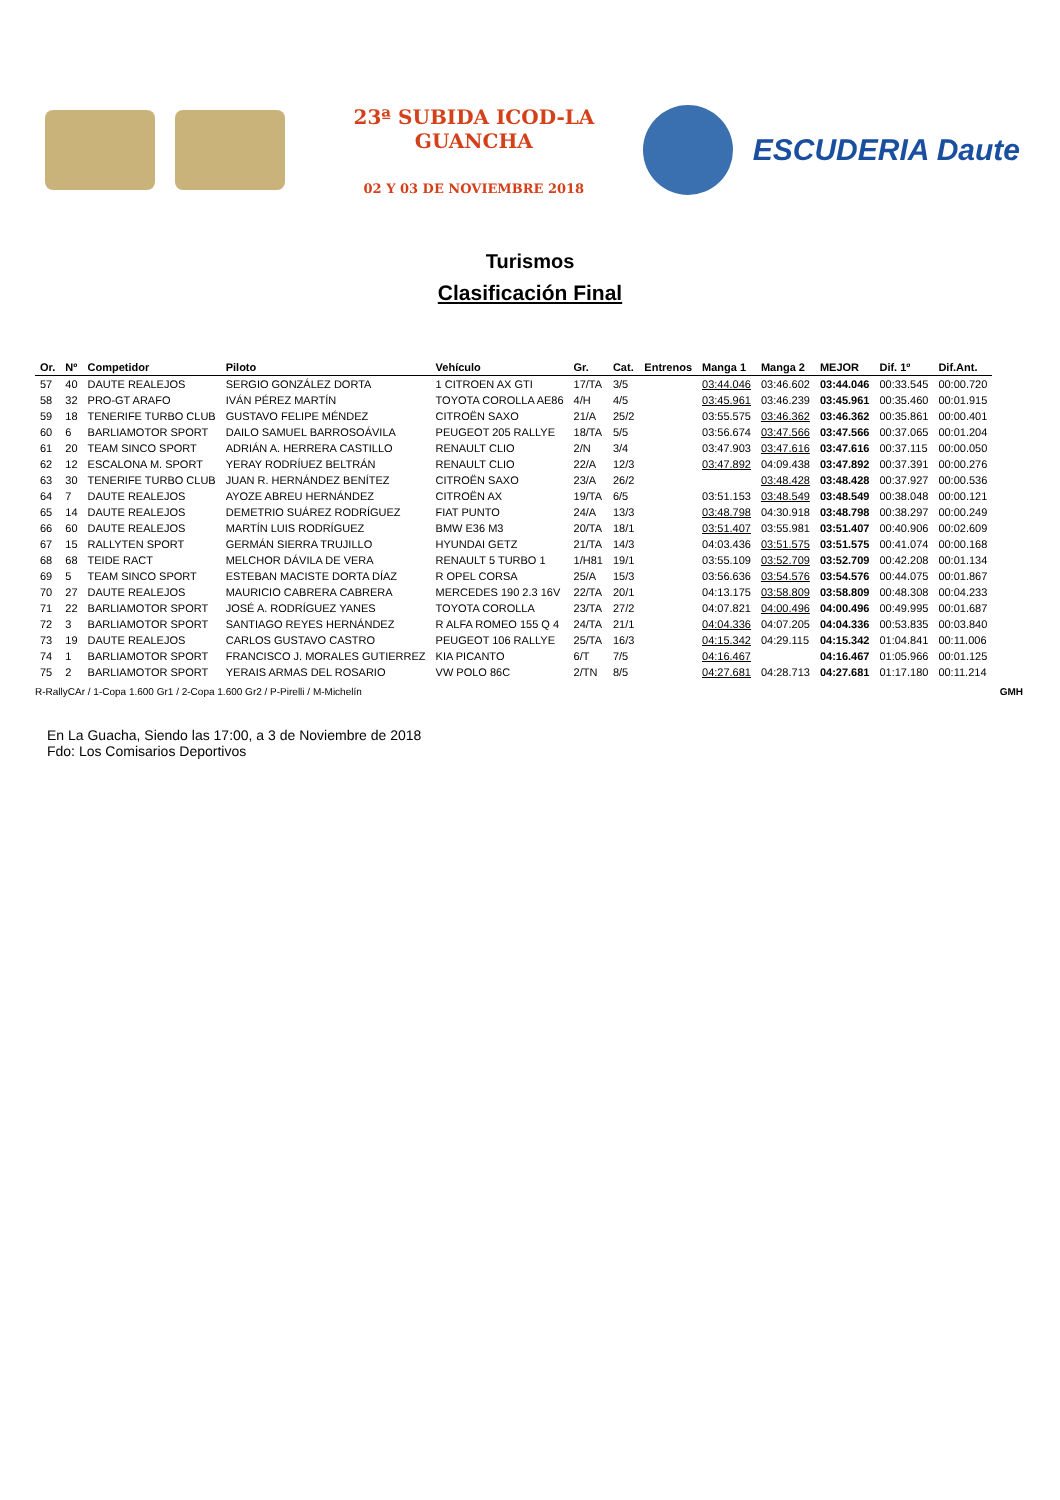23ª SUBIDA ICOD-LA GUANCHA
02 Y 03 DE NOVIEMBRE 2018
ESCUDERIA Daute
Turismos
Clasificación Final
| Or. | Nº | Competidor | Piloto | Vehículo | Gr. | Cat. | Entrenos | Manga 1 | Manga 2 | MEJOR | Dif. 1º | Dif.Ant. |
| --- | --- | --- | --- | --- | --- | --- | --- | --- | --- | --- | --- | --- |
| 57 | 40 | DAUTE REALEJOS | SERGIO GONZÁLEZ DORTA | 1 CITROEN AX GTI | 17/TA | 3/5 | | 03:44.046 | 03:46.602 | 03:44.046 | 00:33.545 | 00:00.720 |
| 58 | 32 | PRO-GT ARAFO | IVÁN PÉREZ MARTÍN | TOYOTA COROLLA AE86 | 4/H | 4/5 | | 03:45.961 | 03:46.239 | 03:45.961 | 00:35.460 | 00:01.915 |
| 59 | 18 | TENERIFE TURBO CLUB | GUSTAVO FELIPE MÉNDEZ | CITROËN SAXO | 21/A | 25/2 | | 03:55.575 | 03:46.362 | 03:46.362 | 00:35.861 | 00:00.401 |
| 60 | 6 | BARLIAMOTOR SPORT | DAILO SAMUEL BARROSOÁVILA | PEUGEOT 205 RALLYE | 18/TA | 5/5 | | 03:56.674 | 03:47.566 | 03:47.566 | 00:37.065 | 00:01.204 |
| 61 | 20 | TEAM SINCO SPORT | ADRIÁN A. HERRERA CASTILLO | RENAULT CLIO | 2/N | 3/4 | | 03:47.903 | 03:47.616 | 03:47.616 | 00:37.115 | 00:00.050 |
| 62 | 12 | ESCALONA M. SPORT | YERAY RODRÍUEZ BELTRÁN | RENAULT CLIO | 22/A | 12/3 | | 03:47.892 | 04:09.438 | 03:47.892 | 00:37.391 | 00:00.276 |
| 63 | 30 | TENERIFE TURBO CLUB | JUAN R. HERNÁNDEZ BENÍTEZ | CITROËN SAXO | 23/A | 26/2 | | | 03:48.428 | 03:48.428 | 00:37.927 | 00:00.536 |
| 64 | 7 | DAUTE REALEJOS | AYOZE ABREU HERNÁNDEZ | CITROËN AX | 19/TA | 6/5 | | 03:51.153 | 03:48.549 | 03:48.549 | 00:38.048 | 00:00.121 |
| 65 | 14 | DAUTE REALEJOS | DEMETRIO SUÁREZ RODRÍGUEZ | FIAT PUNTO | 24/A | 13/3 | | 03:48.798 | 04:30.918 | 03:48.798 | 00:38.297 | 00:00.249 |
| 66 | 60 | DAUTE REALEJOS | MARTÍN LUIS RODRÍGUEZ | BMW E36 M3 | 20/TA | 18/1 | | 03:51.407 | 03:55.981 | 03:51.407 | 00:40.906 | 00:02.609 |
| 67 | 15 | RALLYTEN SPORT | GERMÁN SIERRA TRUJILLO | HYUNDAI GETZ | 21/TA | 14/3 | | 04:03.436 | 03:51.575 | 03:51.575 | 00:41.074 | 00:00.168 |
| 68 | 68 | TEIDE RACT | MELCHOR DÁVILA DE VERA | RENAULT 5 TURBO 1 | 1/H81 | 19/1 | | 03:55.109 | 03:52.709 | 03:52.709 | 00:42.208 | 00:01.134 |
| 69 | 5 | TEAM SINCO SPORT | ESTEBAN MACISTE DORTA DÍAZ | R OPEL CORSA | 25/A | 15/3 | | 03:56.636 | 03:54.576 | 03:54.576 | 00:44.075 | 00:01.867 |
| 70 | 27 | DAUTE REALEJOS | MAURICIO CABRERA CABRERA | MERCEDES 190 2.3 16V | 22/TA | 20/1 | | 04:13.175 | 03:58.809 | 03:58.809 | 00:48.308 | 00:04.233 |
| 71 | 22 | BARLIAMOTOR SPORT | JOSÉ A. RODRÍGUEZ YANES | TOYOTA COROLLA | 23/TA | 27/2 | | 04:07.821 | 04:00.496 | 04:00.496 | 00:49.995 | 00:01.687 |
| 72 | 3 | BARLIAMOTOR SPORT | SANTIAGO REYES HERNÁNDEZ | R ALFA ROMEO 155 Q 4 | 24/TA | 21/1 | | 04:04.336 | 04:07.205 | 04:04.336 | 00:53.835 | 00:03.840 |
| 73 | 19 | DAUTE REALEJOS | CARLOS GUSTAVO CASTRO | PEUGEOT 106 RALLYE | 25/TA | 16/3 | | 04:15.342 | 04:29.115 | 04:15.342 | 01:04.841 | 00:11.006 |
| 74 | 1 | BARLIAMOTOR SPORT | FRANCISCO J. MORALES GUTIERREZ | KIA PICANTO | 6/T | 7/5 | | 04:16.467 | | 04:16.467 | 01:05.966 | 00:01.125 |
| 75 | 2 | BARLIAMOTOR SPORT | YERAIS ARMAS DEL ROSARIO | VW POLO 86C | 2/TN | 8/5 | | 04:27.681 | 04:28.713 | 04:27.681 | 01:17.180 | 00:11.214 |
R-RallyCAr / 1-Copa 1.600 Gr1 / 2-Copa 1.600 Gr2 / P-Pirelli / M-Michelín GMH
En La Guacha, Siendo las 17:00, a 3 de Noviembre de 2018
Fdo: Los Comisarios Deportivos